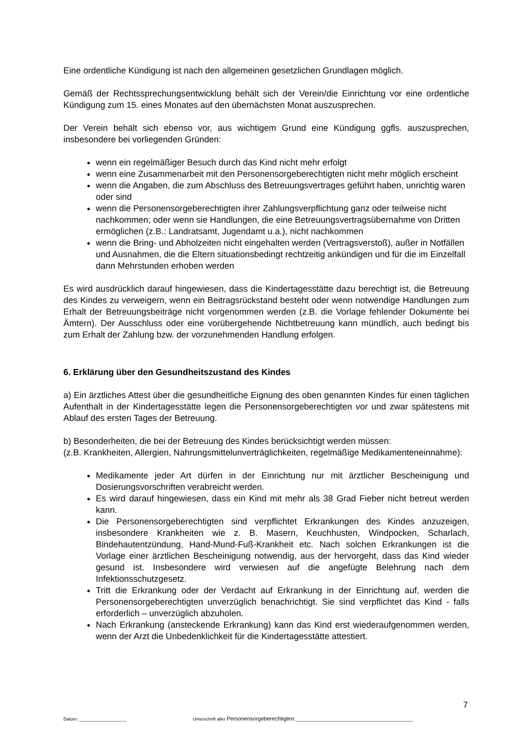Eine ordentliche Kündigung ist nach den allgemeinen gesetzlichen Grundlagen möglich.
Gemäß der Rechtssprechungsentwicklung behält sich der Verein/die Einrichtung vor eine ordentliche Kündigung zum 15. eines Monates auf den übernächsten Monat auszusprechen.
Der Verein behält sich ebenso vor, aus wichtigem Grund eine Kündigung ggfls. auszusprechen, insbesondere bei vorliegenden Gründen:
wenn ein regelmäßiger Besuch durch das Kind nicht mehr erfolgt
wenn eine Zusammenarbeit mit den Personensorgeberechtigten nicht mehr möglich erscheint
wenn die Angaben, die zum Abschluss des Betreuungsvertrages geführt haben, unrichtig waren oder sind
wenn die Personensorgeberechtigten ihrer Zahlungsverpflichtung ganz oder teilweise nicht nachkommen; oder wenn sie Handlungen, die eine Betreuungsvertragsübernahme von Dritten ermöglichen (z.B.: Landratsamt, Jugendamt u.a.), nicht nachkommen
wenn die Bring- und Abholzeiten nicht eingehalten werden (Vertragsverstoß), außer in Notfällen und Ausnahmen, die die Eltern situationsbedingt rechtzeitig ankündigen und für die im Einzelfall dann Mehrstunden erhoben werden
Es wird ausdrücklich darauf hingewiesen, dass die Kindertagesstätte dazu berechtigt ist, die Betreuung des Kindes zu verweigern, wenn ein Beitragsrückstand besteht oder wenn notwendige Handlungen zum Erhalt der Betreuungsbeiträge nicht vorgenommen werden (z.B. die Vorlage fehlender Dokumente bei Ämtern). Der Ausschluss oder eine vorübergehende Nichtbetreuung kann mündlich, auch bedingt bis zum Erhalt der Zahlung bzw. der vorzunehmenden Handlung erfolgen.
6. Erklärung über den Gesundheitszustand des Kindes
a) Ein ärztliches Attest über die gesundheitliche Eignung des oben genannten Kindes für einen täglichen Aufenthalt in der Kindertagesstätte legen die Personensorgeberechtigten vor und zwar spätestens mit Ablauf des ersten Tages der Betreuung.
b) Besonderheiten, die bei der Betreuung des Kindes berücksichtigt werden müssen:
(z.B. Krankheiten, Allergien, Nahrungsmittelunverträglichkeiten, regelmäßige Medikamenteneinnahme):
Medikamente jeder Art dürfen in der Einrichtung nur mit ärztlicher Bescheinigung und Dosierungsvorschriften verabreicht werden.
Es wird darauf hingewiesen, dass ein Kind mit mehr als 38 Grad Fieber nicht betreut werden kann.
Die Personensorgeberechtigten sind verpflichtet Erkrankungen des Kindes anzuzeigen, insbesondere Krankheiten wie z. B. Masern, Keuchhusten, Windpocken, Scharlach, Bindehautentzündung, Hand-Mund-Fuß-Krankheit etc. Nach solchen Erkrankungen ist die Vorlage einer ärztlichen Bescheinigung notwendig, aus der hervorgeht, dass das Kind wieder gesund ist. Insbesondere wird verwiesen auf die angefügte Belehrung nach dem Infektionsschutzgesetz.
Tritt die Erkrankung oder der Verdacht auf Erkrankung in der Einrichtung auf, werden die Personensorgeberechtigten unverzüglich benachrichtigt. Sie sind verpflichtet das Kind - falls erforderlich – unverzüglich abzuholen.
Nach Erkrankung (ansteckende Erkrankung) kann das Kind erst wiederaufgenommen werden, wenn der Arzt die Unbedenklichkeit für die Kindertagesstätte attestiert.
7
Datum: ___________________ Unterschrift aller Personensorgeberechtigten:_______________________________________________